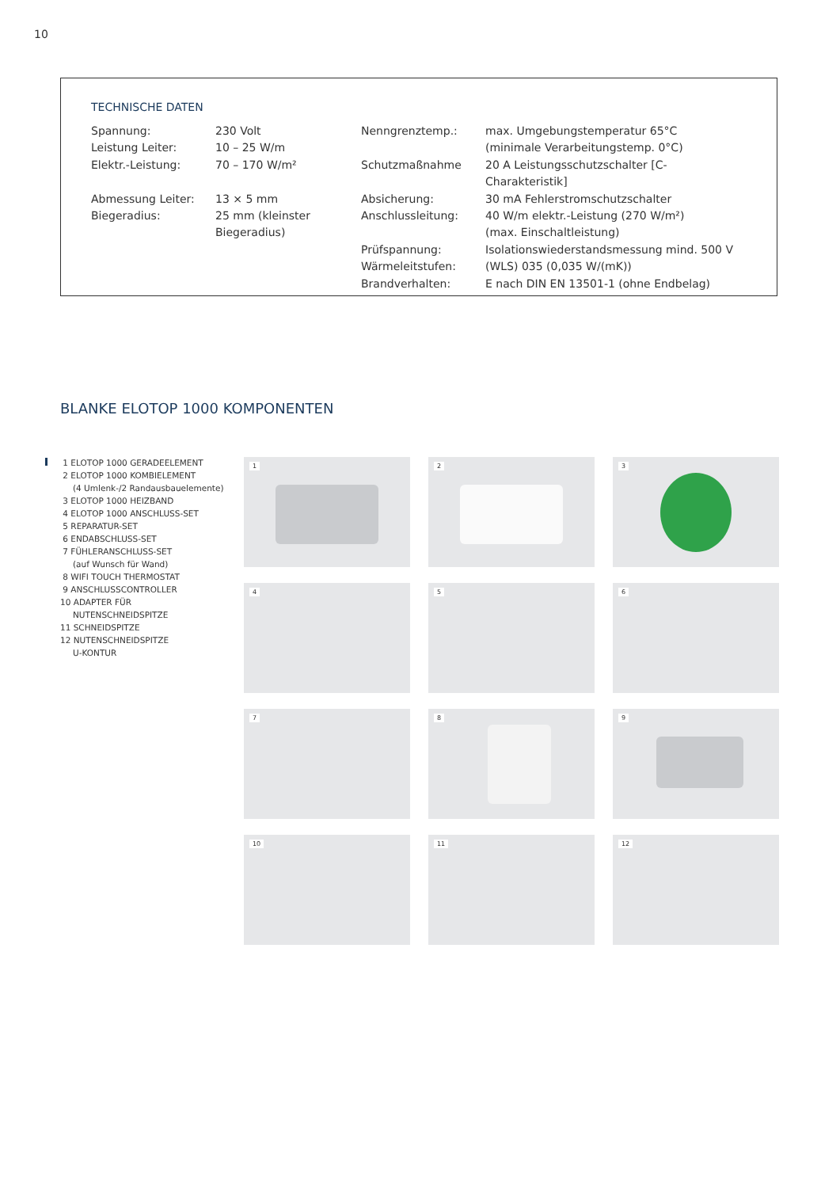10
TECHNISCHE DATEN
| Spannung: | 230 Volt | Nenngrenztemp.: | max. Umgebungstemperatur 65°C |
| Leistung Leiter: | 10 – 25 W/m | | (minimale Verarbeitungstemp. 0°C) |
| Elektr.-Leistung: | 70 – 170 W/m² | Schutzmaßnahme | 20 A Leistungsschutzschalter [C-Charakteristik] |
| Abmessung Leiter: | 13 × 5 mm | Absicherung: | 30 mA Fehlerstromschutzschalter |
| Biegeradius: | 25 mm (kleinster Biegeradius) | Anschlussleitung: | 40 W/m elektr.-Leistung (270 W/m²) (max. Einschaltleistung) |
| | | Prüfspannung: | Isolationswiederstandsmessung mind. 500 V |
| | | Wärmeleitstufen: | (WLS) 035 (0,035 W/(mK)) |
| | | Brandverhalten: | E nach DIN EN 13501-1 (ohne Endbelag) |
BLANKE ELOTOP 1000 KOMPONENTEN
1 ELOTOP 1000 GERADEELEMENT
2 ELOTOP 1000 KOMBIELEMENT
(4 Umlenk-/2 Randausbauelemente)
3 ELOTOP 1000 HEIZBAND
4 ELOTOP 1000 ANSCHLUSS-SET
5 REPARATUR-SET
6 ENDABSCHLUSS-SET
7 FÜHLERANSCHLUSS-SET
(auf Wunsch für Wand)
8 WIFI TOUCH THERMOSTAT
9 ANSCHLUSSCONTROLLER
10 ADAPTER FÜR
NUTENSCHNEIDSPITZE
11 SCHNEIDSPITZE
12 NUTENSCHNEIDSPITZE
U-KONTUR
1
2
3
4
5
6
7
8
9
10
11
12